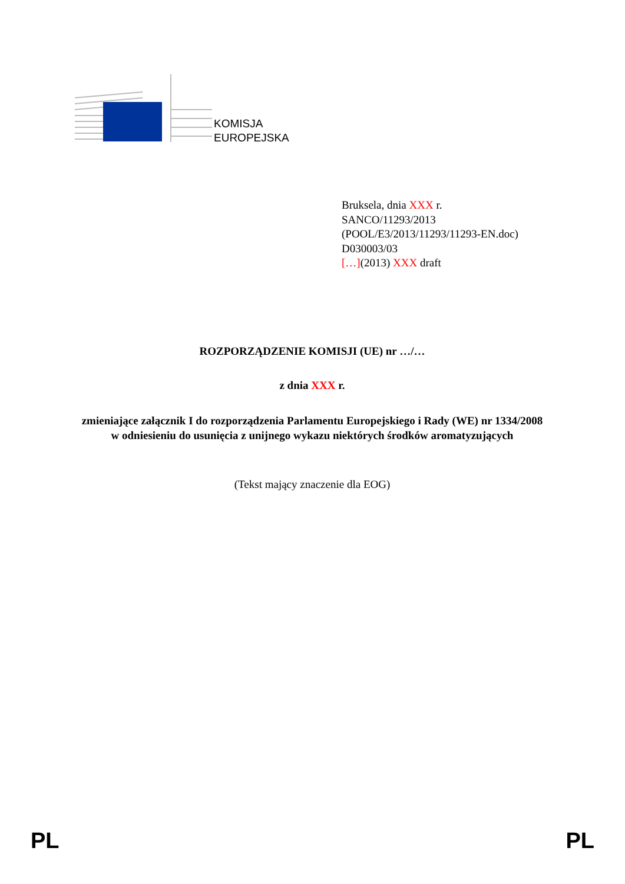KOMISJA
EUROPEJSKA
Bruksela, dnia XXX r.
SANCO/11293/2013
(POOL/E3/2013/11293/11293-EN.doc)
D030003/03
[…](2013) XXX draft
ROZPORZĄDZENIE KOMISJI (UE) nr …/…
z dnia XXX r.
zmieniające załącznik I do rozporządzenia Parlamentu Europejskiego i Rady (WE) nr 1334/2008 w odniesieniu do usunięcia z unijnego wykazu niektórych środków aromatyzujących
(Tekst mający znaczenie dla EOG)
PL PL